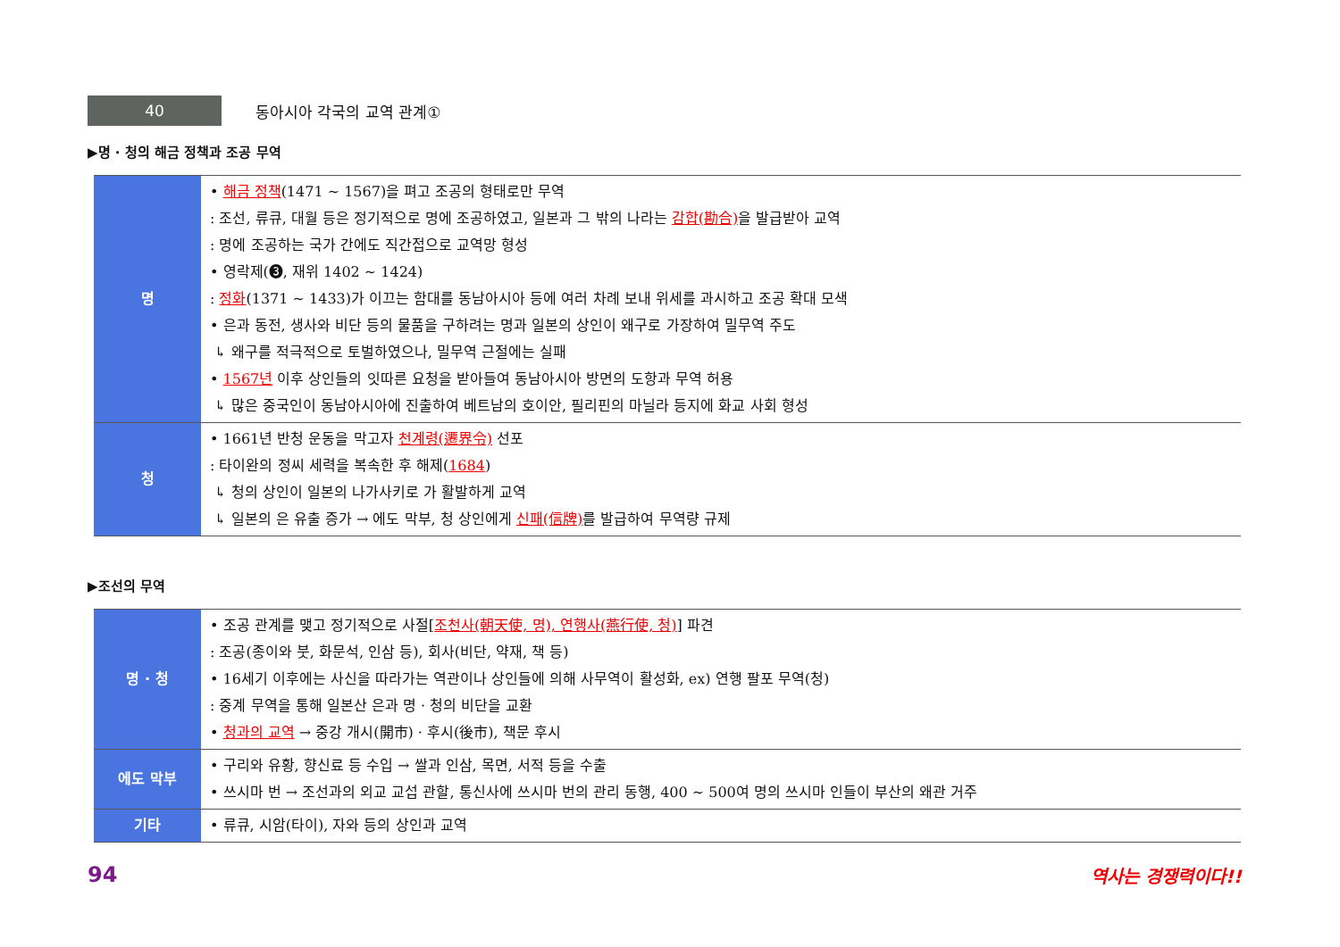40
동아시아 각국의 교역 관계①
▶명 · 청의 해금 정책과 조공 무역
| 명 | • 해금 정책 (1471 ~ 1567)을 펴고 조공의 형태로만 무역 : 조선, 류큐, 대월 등은 정기적으로 명에 조공하였고, 일본과 그 밖의 나라는 감합(勘合) 을 발급받아 교역 : 명에 조공하는 국가 간에도 직간접으로 교역망 형성 • 영락제(❸, 재위 1402 ~ 1424) : 정화 (1371 ~ 1433)가 이끄는 함대를 동남아시아 등에 여러 차례 보내 위세를 과시하고 조공 확대 모색 • 은과 동전, 생사와 비단 등의 물품을 구하려는 명과 일본의 상인이 왜구로 가장하여 밀무역 주도 ↳ 왜구를 적극적으로 토벌하였으나, 밀무역 근절에는 실패 • 1567년 이후 상인들의 잇따른 요청을 받아들여 동남아시아 방면의 도항과 무역 허용 ↳ 많은 중국인이 동남아시아에 진출하여 베트남의 호이안, 필리핀의 마닐라 등지에 화교 사회 형성 |
| 청 | • 1661년 반청 운동을 막고자 천계령(遷界令) 선포 : 타이완의 정씨 세력을 복속한 후 해제( 1684 ) ↳ 청의 상인이 일본의 나가사키로 가 활발하게 교역 ↳ 일본의 은 유출 증가 → 에도 막부, 청 상인에게 신패(信牌) 를 발급하여 무역량 규제 |
▶조선의 무역
| 명 · 청 | • 조공 관계를 맺고 정기적으로 사절[ 조천사(朝天使, 명), 연행사(燕行使, 청) ] 파견 : 조공(종이와 붓, 화문석, 인삼 등), 회사(비단, 약재, 책 등) • 16세기 이후에는 사신을 따라가는 역관이나 상인들에 의해 사무역이 활성화, ex) 연행 팔포 무역(청) : 중계 무역을 통해 일본산 은과 명 · 청의 비단을 교환 • 청과의 교역 → 중강 개시(開市) · 후시(後市), 책문 후시 |
| 에도 막부 | • 구리와 유황, 향신료 등 수입 → 쌀과 인삼, 목면, 서적 등을 수출 • 쓰시마 번 → 조선과의 외교 교섭 관할, 통신사에 쓰시마 번의 관리 동행, 400 ~ 500여 명의 쓰시마 인들이 부산의 왜관 거주 |
| 기타 | • 류큐, 시암(타이), 자와 등의 상인과 교역 |
94 역사는 경쟁력이다!!